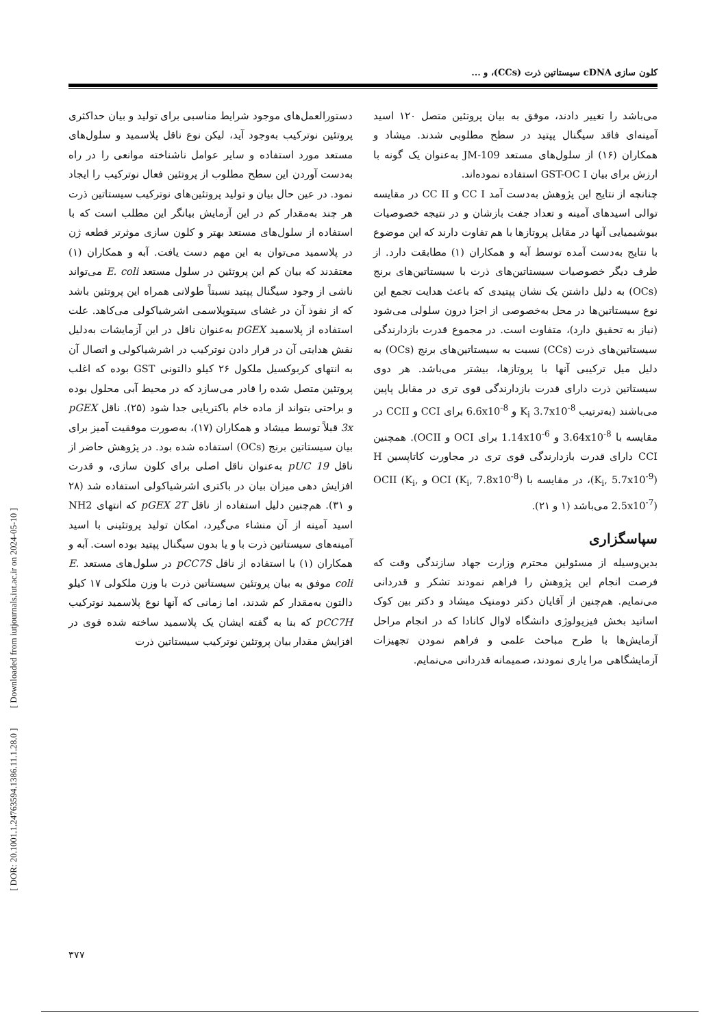[ DOR: 20.1001.1.24763594.1386.11.1.28.0 ] [ Downloaded from iutjournals.iut.ac.ir on 2024-05-10 ]
کلون سازی cDNA سیستاتین ذرت (CCs)، و ...
دستورالعمل‌های موجود شرایط مناسبی برای تولید و بیان حداکثری پروتئین نوترکیب به‌وجود آید، لیکن نوع ناقل پلاسمید و سلول‌های مستعد مورد استفاده و سایر عوامل ناشناخته موانعی را در راه به‌دست آوردن این سطح مطلوب از پروتئین فعال نوترکیب را ایجاد نمود. در عین حال بیان و تولید پروتئین‌های نوترکیب سیستاتین ذرت هر چند به‌مقدار کم در این آزمایش بیانگر این مطلب است که با استفاده از سلول‌های مستعد بهتر و کلون سازی موثرتر قطعه ژن در پلاسمید می‌توان به این مهم دست یافت. آبه و همکاران (۱) معتقدند که بیان کم این پروتئین در سلول مستعد E. coli می‌تواند ناشی از وجود سیگنال پپتید نسبتاً طولانی همراه این پروتئین باشد که از نفوذ آن در غشای سیتوپلاسمی اشرشیاکولی می‌کاهد. علت استفاده از پلاسمید pGEX به‌عنوان ناقل در این آزمایشات به‌دلیل نقش هدایتی آن در قرار دادن نوترکیب در اشرشیاکولی و اتصال آن به انتهای کربوکسیل ملکول ۲۶ کیلو دالتونی GST بوده که اغلب پروتئین متصل شده را قادر می‌سازد که در محیط آبی محلول بوده و براحتی بتواند از ماده خام باکتریایی جدا شود (۲۵). ناقل pGEX 3x قبلاً توسط میشاد و همکاران (۱۷)، به‌صورت موفقیت آمیز برای بیان سیستاتین برنج (OCs) استفاده شده بود. در پژوهش حاضر از ناقل pUC 19 به‌عنوان ناقل اصلی برای کلون سازی، و قدرت افزایش دهی میزان بیان در باکتری اشرشیاکولی استفاده شد (۲۸ و ۳۱). هم‌چنین دلیل استفاده از ناقل pGEX 2T که انتهای NH2 اسید آمینه از آن منشاء می‌گیرد، امکان تولید پروتئینی با اسید آمینه‌های سیستاتین ذرت با و یا بدون سیگنال پپتید بوده است. آبه و همکاران (۱) با استفاده از ناقل pCC7S در سلول‌های مستعد E. coli موفق به بیان پروتئین سیستاتین ذرت با وزن ملکولی ۱۷ کیلو دالتون به‌مقدار کم شدند، اما زمانی که آنها نوع پلاسمید نوترکیب pCC7H که بنا به گفته ایشان یک پلاسمید ساخته شده قوی در افزایش مقدار بیان پروتئین نوترکیب سیستاتین ذرت
می‌باشد را تغییر دادند، موفق به بیان پروتئین متصل ۱۲۰ اسید آمینه‌ای فاقد سیگنال پپتید در سطح مطلوبی شدند. میشاد و همکاران (۱۶) از سلول‌های مستعد JM-109 به‌عنوان یک گونه با ارزش برای بیان GST-OC I استفاده نموده‌اند.
چنانچه از نتایج این پژوهش به‌دست آمد CC I و CC II در مقایسه توالی اسیدهای آمینه و تعداد جفت بازشان و در نتیجه خصوصیات بیوشیمیایی آنها در مقابل پروتازها با هم تفاوت دارند که این موضوع با نتایج به‌دست آمده توسط آبه و همکاران (۱) مطابقت دارد. از طرف دیگر خصوصیات سیستاتین‌های ذرت با سیستاتین‌های برنج (OCs) به دلیل داشتن یک نشان پپتیدی که باعث هدایت تجمع این نوع سیستاتین‌ها در محل به‌خصوصی از اجزا درون سلولی می‌شود (نیاز به تحقیق دارد)، متفاوت است. در مجموع قدرت بازدارندگی سیستاتین‌های ذرت (CCs) نسبت به سیستاتین‌های برنج (OCs) به دلیل میل ترکیبی آنها با پروتازها، بیشتر می‌باشد. هر دوی سیستاتین ذرت دارای قدرت بازدارندگی قوی تری در مقابل پاپین می‌باشند (به‌ترتیب K<sub>i</sub> 3.7x10<sup>-8</sup> و 6.6x10<sup>-8</sup> برای CCI و CCII در مقایسه با 3.64x10<sup>-8</sup> و 1.14x10<sup>-6</sup> برای OCI و OCII). همچنین CCI دارای قدرت بازدارندگی قوی تری در مجاورت کاتاپسین H (K<sub>i</sub>, 5.7x10<sup>-9</sup>)، در مقایسه با OCI (K<sub>i</sub>, 7.8x10<sup>-8</sup>) و OCII (K<sub>i</sub>, 2.5x10<sup>-7</sup>) می‌باشد (۱ و ۲۱).
سپاسگزاری
بدین‌وسیله از مسئولین محترم وزارت جهاد سازندگی وقت که فرصت انجام این پژوهش را فراهم نمودند تشکر و قدردانی می‌نمایم. هم‌چنین از آقایان دکتر دومنیک میشاد و دکتر بین کوک اساتید بخش فیزیولوژی دانشگاه لاوال کانادا که در انجام مراحل آزمایش‌ها با طرح مباحث علمی و فراهم نمودن تجهیزات آزمایشگاهی مرا یاری نمودند، صمیمانه قدردانی می‌نمایم.
۳۷۷